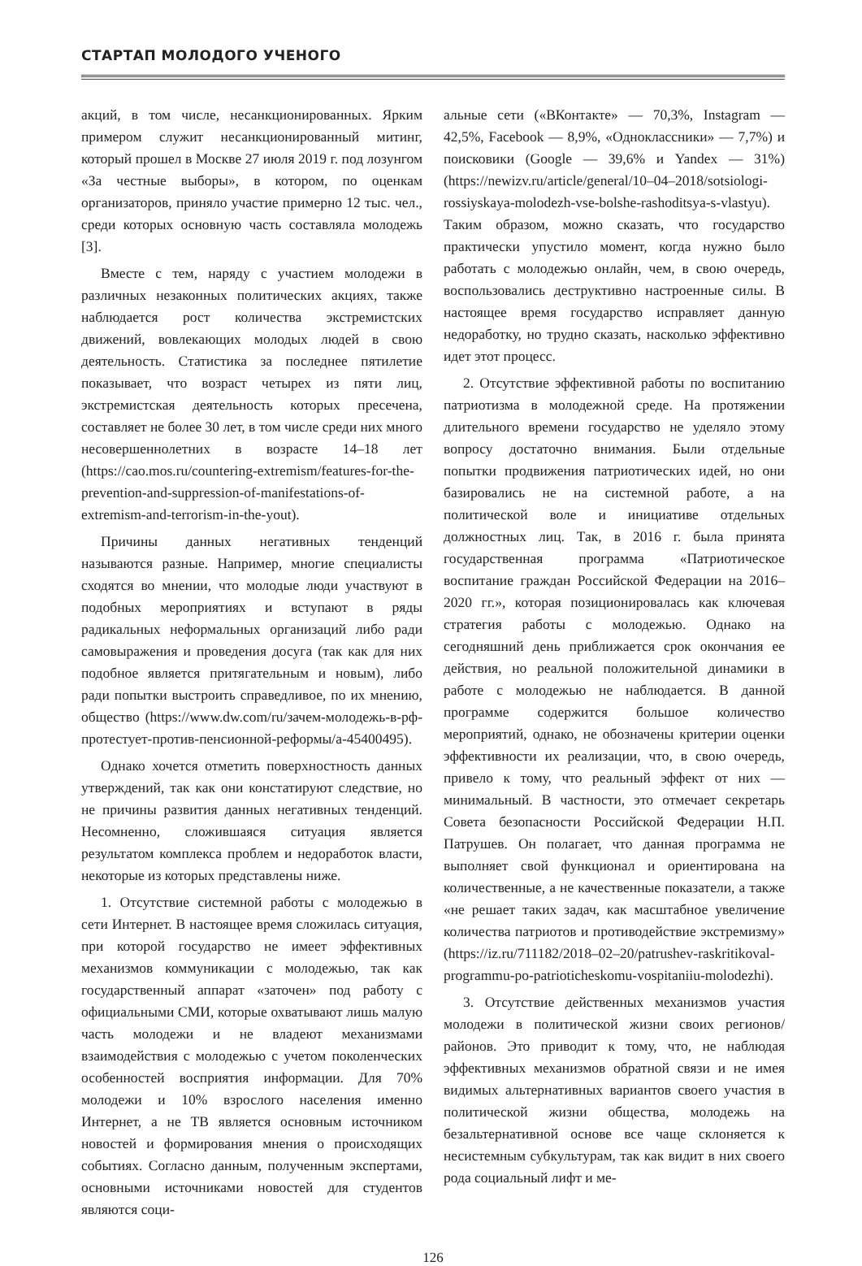СТАРТАП МОЛОДОГО УЧЕНОГО
акций, в том числе, несанкционированных. Ярким примером служит несанкционированный митинг, который прошел в Москве 27 июля 2019 г. под лозунгом «За честные выборы», в котором, по оценкам организаторов, приняло участие примерно 12 тыс. чел., среди которых основную часть составляла молодежь [3].
Вместе с тем, наряду с участием молодежи в различных незаконных политических акциях, также наблюдается рост количества экстремистских движений, вовлекающих молодых людей в свою деятельность. Статистика за последнее пятилетие показывает, что возраст четырех из пяти лиц, экстремистская деятельность которых пресечена, составляет не более 30 лет, в том числе среди них много несовершеннолетних в возрасте 14–18 лет (https://cao.mos.ru/countering-extremism/features-for-the-prevention-and-suppression-of-manifestations-of-extremism-and-terrorism-in-the-yout).
Причины данных негативных тенденций называются разные. Например, многие специалисты сходятся во мнении, что молодые люди участвуют в подобных мероприятиях и вступают в ряды радикальных неформальных организаций либо ради самовыражения и проведения досуга (так как для них подобное является притягательным и новым), либо ради попытки выстроить справедливое, по их мнению, общество (https://www.dw.com/ru/зачем-молодежь-в-рф-протестует-против-пенсионной-реформы/a-45400495).
Однако хочется отметить поверхностность данных утверждений, так как они констатируют следствие, но не причины развития данных негативных тенденций. Несомненно, сложившаяся ситуация является результатом комплекса проблем и недоработок власти, некоторые из которых представлены ниже.
1. Отсутствие системной работы с молодежью в сети Интернет. В настоящее время сложилась ситуация, при которой государство не имеет эффективных механизмов коммуникации с молодежью, так как государственный аппарат «заточен» под работу с официальными СМИ, которые охватывают лишь малую часть молодежи и не владеют механизмами взаимодействия с молодежью с учетом поколенческих особенностей восприятия информации. Для 70% молодежи и 10% взрослого населения именно Интернет, а не ТВ является основным источником новостей и формирования мнения о происходящих событиях. Согласно данным, полученным экспертами, основными источниками новостей для студентов являются соци-
альные сети («ВКонтакте» — 70,3%, Instagram — 42,5%, Facebook — 8,9%, «Одноклассники» — 7,7%) и поисковики (Google — 39,6% и Yandex — 31%) (https://newizv.ru/article/general/10–04–2018/sotsiologi-rossiyskaya-molodezh-vse-bolshe-rashoditsya-s-vlastyu). Таким образом, можно сказать, что государство практически упустило момент, когда нужно было работать с молодежью онлайн, чем, в свою очередь, воспользовались деструктивно настроенные силы. В настоящее время государство исправляет данную недоработку, но трудно сказать, насколько эффективно идет этот процесс.
2. Отсутствие эффективной работы по воспитанию патриотизма в молодежной среде. На протяжении длительного времени государство не уделяло этому вопросу достаточно внимания. Были отдельные попытки продвижения патриотических идей, но они базировались не на системной работе, а на политической воле и инициативе отдельных должностных лиц. Так, в 2016 г. была принята государственная программа «Патриотическое воспитание граждан Российской Федерации на 2016–2020 гг.», которая позиционировалась как ключевая стратегия работы с молодежью. Однако на сегодняшний день приближается срок окончания ее действия, но реальной положительной динамики в работе с молодежью не наблюдается. В данной программе содержится большое количество мероприятий, однако, не обозначены критерии оценки эффективности их реализации, что, в свою очередь, привело к тому, что реальный эффект от них — минимальный. В частности, это отмечает секретарь Совета безопасности Российской Федерации Н.П. Патрушев. Он полагает, что данная программа не выполняет свой функционал и ориентирована на количественные, а не качественные показатели, а также «не решает таких задач, как масштабное увеличение количества патриотов и противодействие экстремизму» (https://iz.ru/711182/2018–02–20/patrushev-raskritikoval-programmu-po-patrioticheskomu-vospitaniiu-molodezhi).
3. Отсутствие действенных механизмов участия молодежи в политической жизни своих регионов/районов. Это приводит к тому, что, не наблюдая эффективных механизмов обратной связи и не имея видимых альтернативных вариантов своего участия в политической жизни общества, молодежь на безальтернативной основе все чаще склоняется к несистемным субкультурам, так как видит в них своего рода социальный лифт и ме-
126